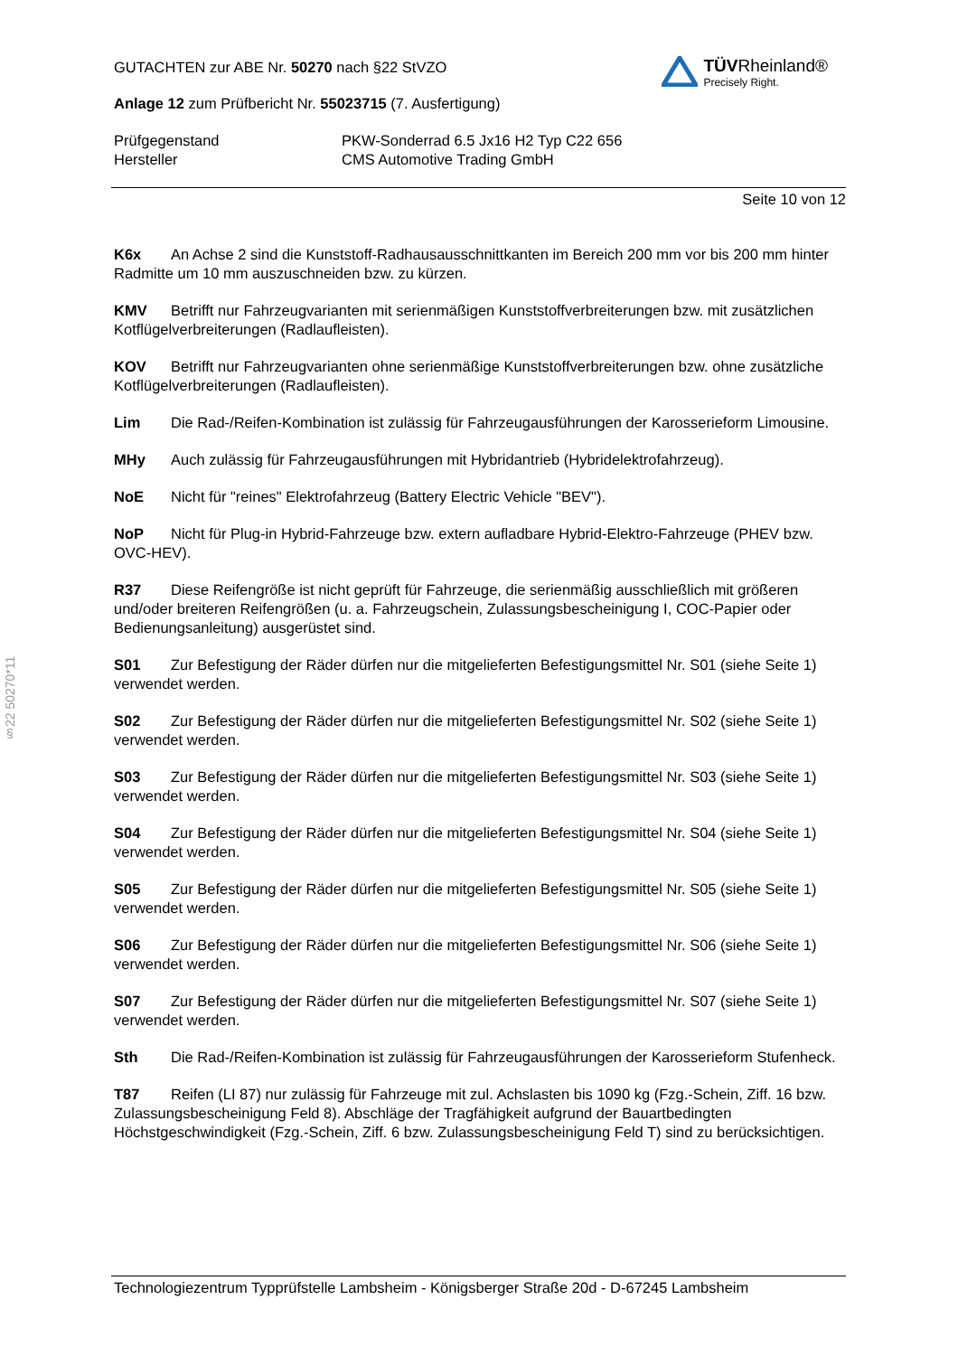§22 50270*11
GUTACHTEN zur ABE Nr. 50270 nach §22 StVZO
Anlage 12 zum Prüfbericht Nr. 55023715 (7. Ausfertigung)
TÜVRheinland®
Precisely Right.
Prüfgegenstand
Hersteller
PKW-Sonderrad 6.5 Jx16 H2 Typ C22 656
CMS Automotive Trading GmbH
Seite 10 von 12
K6x An Achse 2 sind die Kunststoff-Radhausausschnittkanten im Bereich 200 mm vor bis 200 mm hinter Radmitte um 10 mm auszuschneiden bzw. zu kürzen.
KMV Betrifft nur Fahrzeugvarianten mit serienmäßigen Kunststoffverbreiterungen bzw. mit zusätzlichen Kotflügelverbreiterungen (Radlaufleisten).
KOV Betrifft nur Fahrzeugvarianten ohne serienmäßige Kunststoffverbreiterungen bzw. ohne zusätzliche Kotflügelverbreiterungen (Radlaufleisten).
Lim Die Rad-/Reifen-Kombination ist zulässig für Fahrzeugausführungen der Karosserieform Limousine.
MHy Auch zulässig für Fahrzeugausführungen mit Hybridantrieb (Hybridelektrofahrzeug).
NoE Nicht für "reines" Elektrofahrzeug (Battery Electric Vehicle "BEV").
NoP Nicht für Plug-in Hybrid-Fahrzeuge bzw. extern aufladbare Hybrid-Elektro-Fahrzeuge (PHEV bzw. OVC-HEV).
R37 Diese Reifengröße ist nicht geprüft für Fahrzeuge, die serienmäßig ausschließlich mit größeren und/oder breiteren Reifengrößen (u. a. Fahrzeugschein, Zulassungsbescheinigung I, COC-Papier oder Bedienungsanleitung) ausgerüstet sind.
S01 Zur Befestigung der Räder dürfen nur die mitgelieferten Befestigungsmittel Nr. S01 (siehe Seite 1) verwendet werden.
S02 Zur Befestigung der Räder dürfen nur die mitgelieferten Befestigungsmittel Nr. S02 (siehe Seite 1) verwendet werden.
S03 Zur Befestigung der Räder dürfen nur die mitgelieferten Befestigungsmittel Nr. S03 (siehe Seite 1) verwendet werden.
S04 Zur Befestigung der Räder dürfen nur die mitgelieferten Befestigungsmittel Nr. S04 (siehe Seite 1) verwendet werden.
S05 Zur Befestigung der Räder dürfen nur die mitgelieferten Befestigungsmittel Nr. S05 (siehe Seite 1) verwendet werden.
S06 Zur Befestigung der Räder dürfen nur die mitgelieferten Befestigungsmittel Nr. S06 (siehe Seite 1) verwendet werden.
S07 Zur Befestigung der Räder dürfen nur die mitgelieferten Befestigungsmittel Nr. S07 (siehe Seite 1) verwendet werden.
Sth Die Rad-/Reifen-Kombination ist zulässig für Fahrzeugausführungen der Karosserieform Stufenheck.
T87 Reifen (LI 87) nur zulässig für Fahrzeuge mit zul. Achslasten bis 1090 kg (Fzg.-Schein, Ziff. 16 bzw. Zulassungsbescheinigung Feld 8). Abschläge der Tragfähigkeit aufgrund der Bauartbedingten Höchstgeschwindigkeit (Fzg.-Schein, Ziff. 6 bzw. Zulassungsbescheinigung Feld T) sind zu berücksichtigen.
Technologiezentrum Typprüfstelle Lambsheim - Königsberger Straße 20d - D-67245 Lambsheim